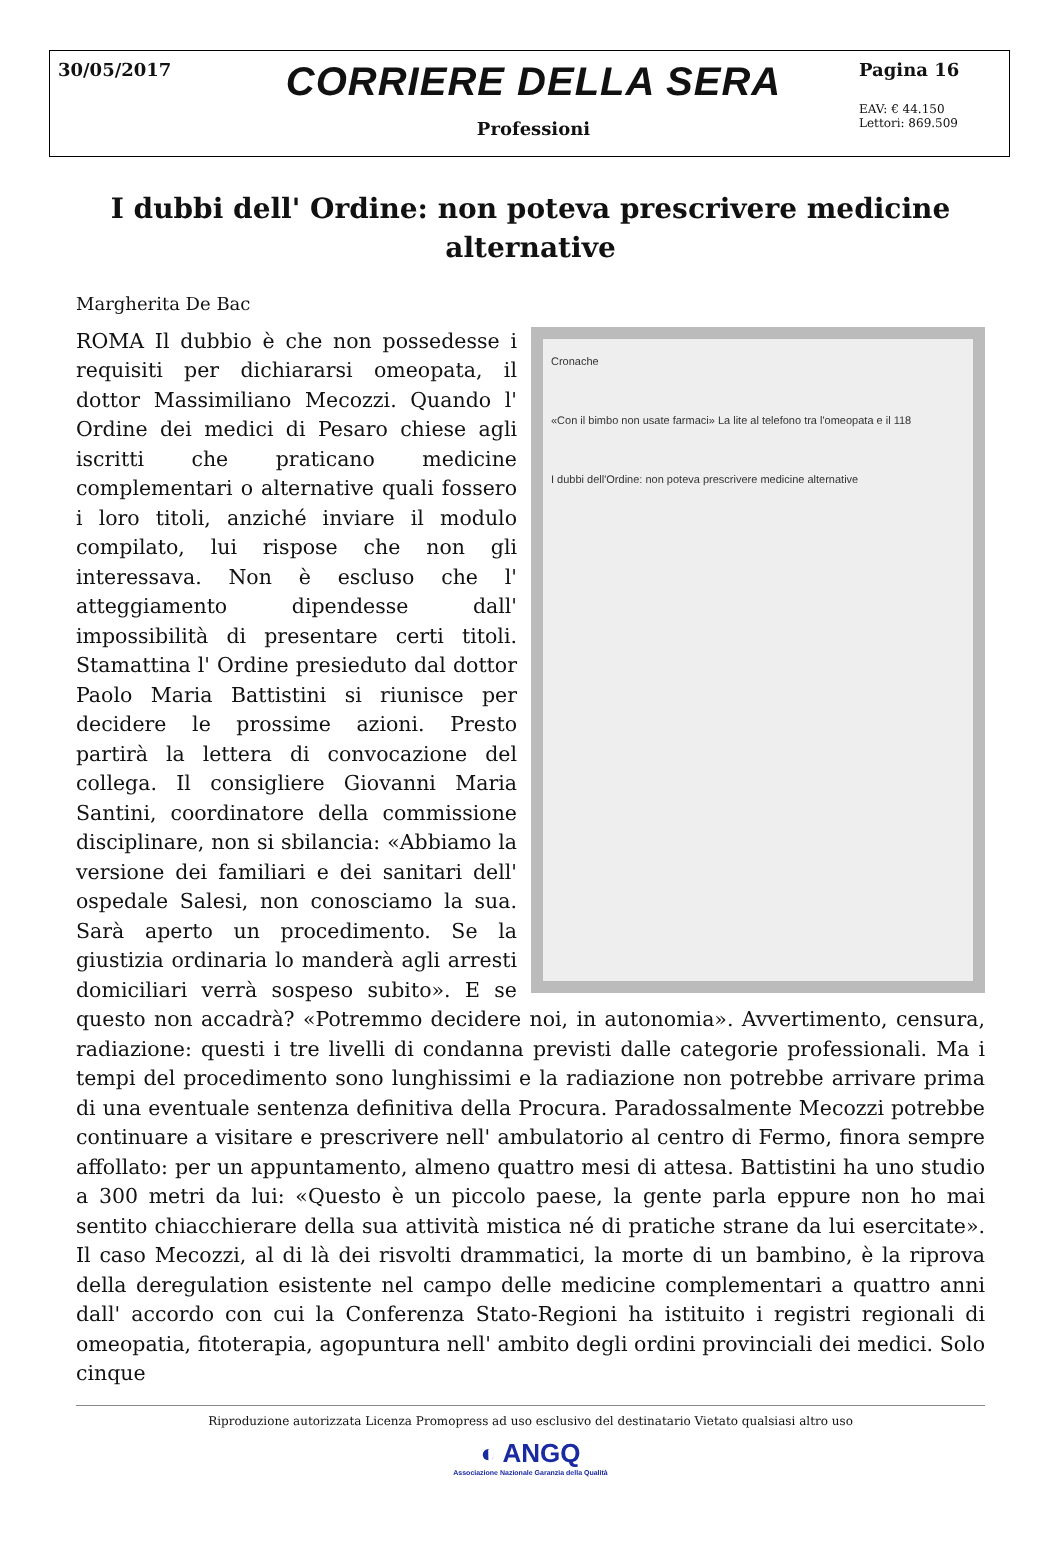30/05/2017
CORRIERE DELLA SERA
Professioni
Pagina 16
EAV: € 44.150
Lettori: 869.509
I dubbi dell' Ordine: non poteva prescrivere medicine alternative
Margherita De Bac
Cronache
«Con il bimbo non usate farmaci» La lite al telefono tra l'omeopata e il 118
I dubbi dell'Ordine: non poteva prescrivere medicine alternative
ROMA Il dubbio è che non possedesse i requisiti per dichiararsi omeopata, il dottor Massimiliano Mecozzi. Quando l' Ordine dei medici di Pesaro chiese agli iscritti che praticano medicine complementari o alternative quali fossero i loro titoli, anziché inviare il modulo compilato, lui rispose che non gli interessava. Non è escluso che l' atteggiamento dipendesse dall' impossibilità di presentare certi titoli. Stamattina l' Ordine presieduto dal dottor Paolo Maria Battistini si riunisce per decidere le prossime azioni. Presto partirà la lettera di convocazione del collega. Il consigliere Giovanni Maria Santini, coordinatore della commissione disciplinare, non si sbilancia: «Abbiamo la versione dei familiari e dei sanitari dell' ospedale Salesi, non conosciamo la sua. Sarà aperto un procedimento. Se la giustizia ordinaria lo manderà agli arresti domiciliari verrà sospeso subito». E se questo non accadrà? «Potremmo decidere noi, in autonomia». Avvertimento, censura, radiazione: questi i tre livelli di condanna previsti dalle categorie professionali. Ma i tempi del procedimento sono lunghissimi e la radiazione non potrebbe arrivare prima di una eventuale sentenza definitiva della Procura. Paradossalmente Mecozzi potrebbe continuare a visitare e prescrivere nell' ambulatorio al centro di Fermo, finora sempre affollato: per un appuntamento, almeno quattro mesi di attesa. Battistini ha uno studio a 300 metri da lui: «Questo è un piccolo paese, la gente parla eppure non ho mai sentito chiacchierare della sua attività mistica né di pratiche strane da lui esercitate». Il caso Mecozzi, al di là dei risvolti drammatici, la morte di un bambino, è la riprova della deregulation esistente nel campo delle medicine complementari a quattro anni dall' accordo con cui la Conferenza Stato-Regioni ha istituito i registri regionali di omeopatia, fitoterapia, agopuntura nell' ambito degli ordini provinciali dei medici. Solo cinque
Riproduzione autorizzata Licenza Promopress ad uso esclusivo del destinatario Vietato qualsiasi altro uso
◐ ANGQ
Associazione Nazionale Garanzia della Qualità